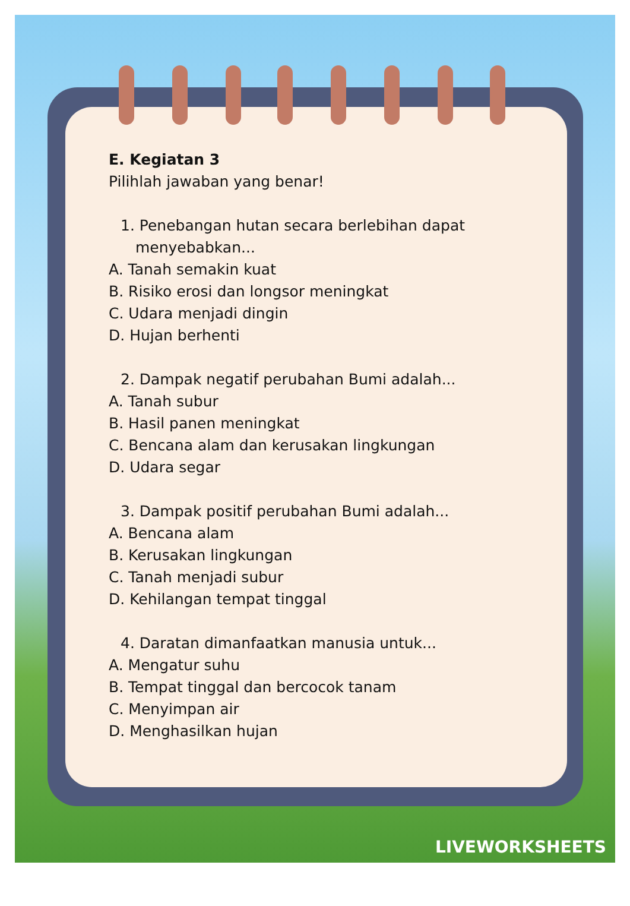E. Kegiatan 3
Pilihlah jawaban yang benar!
1. Penebangan hutan secara berlebihan dapat menyebabkan...
A. Tanah semakin kuat
B. Risiko erosi dan longsor meningkat
C. Udara menjadi dingin
D. Hujan berhenti
2. Dampak negatif perubahan Bumi adalah...
A. Tanah subur
B. Hasil panen meningkat
C. Bencana alam dan kerusakan lingkungan
D. Udara segar
3. Dampak positif perubahan Bumi adalah...
A. Bencana alam
B. Kerusakan lingkungan
C. Tanah menjadi subur
D. Kehilangan tempat tinggal
4. Daratan dimanfaatkan manusia untuk...
A. Mengatur suhu
B. Tempat tinggal dan bercocok tanam
C. Menyimpan air
D. Menghasilkan hujan
LIVEWORKSHEETS